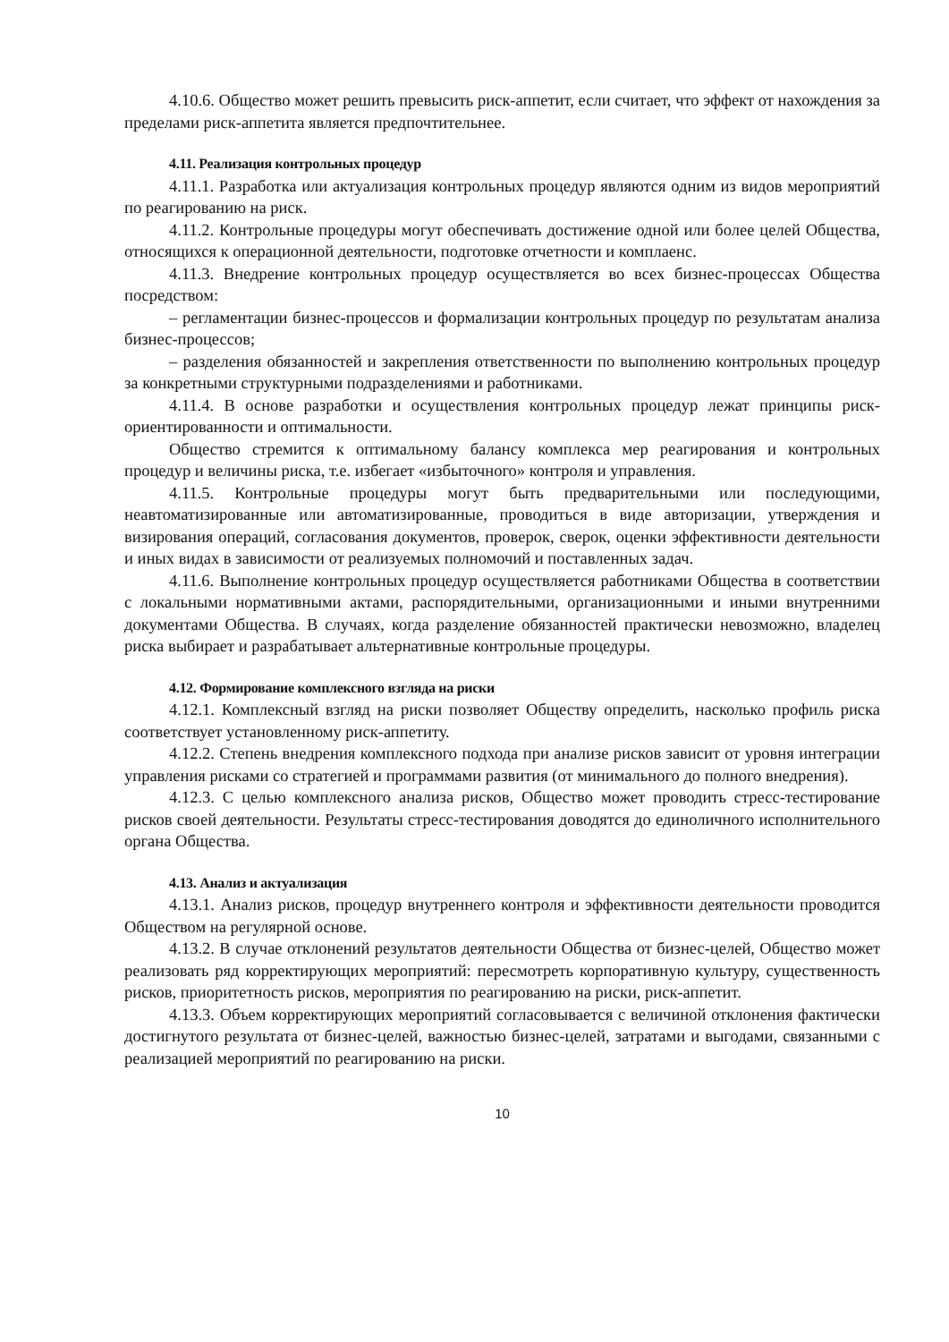4.10.6. Общество может решить превысить риск-аппетит, если считает, что эффект от нахождения за пределами риск-аппетита является предпочтительнее.
4.11. Реализация контрольных процедур
4.11.1. Разработка или актуализация контрольных процедур являются одним из видов мероприятий по реагированию на риск.
4.11.2. Контрольные процедуры могут обеспечивать достижение одной или более целей Общества, относящихся к операционной деятельности, подготовке отчетности и комплаенс.
4.11.3. Внедрение контрольных процедур осуществляется во всех бизнес-процессах Общества посредством:
– регламентации бизнес-процессов и формализации контрольных процедур по результатам анализа бизнес-процессов;
– разделения обязанностей и закрепления ответственности по выполнению контрольных процедур за конкретными структурными подразделениями и работниками.
4.11.4. В основе разработки и осуществления контрольных процедур лежат принципы риск-ориентированности и оптимальности.
Общество стремится к оптимальному балансу комплекса мер реагирования и контрольных процедур и величины риска, т.е. избегает «избыточного» контроля и управления.
4.11.5. Контрольные процедуры могут быть предварительными или последующими, неавтоматизированные или автоматизированные, проводиться в виде авторизации, утверждения и визирования операций, согласования документов, проверок, сверок, оценки эффективности деятельности и иных видах в зависимости от реализуемых полномочий и поставленных задач.
4.11.6. Выполнение контрольных процедур осуществляется работниками Общества в соответствии с локальными нормативными актами, распорядительными, организационными и иными внутренними документами Общества. В случаях, когда разделение обязанностей практически невозможно, владелец риска выбирает и разрабатывает альтернативные контрольные процедуры.
4.12. Формирование комплексного взгляда на риски
4.12.1. Комплексный взгляд на риски позволяет Обществу определить, насколько профиль риска соответствует установленному риск-аппетиту.
4.12.2. Степень внедрения комплексного подхода при анализе рисков зависит от уровня интеграции управления рисками со стратегией и программами развития (от минимального до полного внедрения).
4.12.3. С целью комплексного анализа рисков, Общество может проводить стресс-тестирование рисков своей деятельности. Результаты стресс-тестирования доводятся до единоличного исполнительного органа Общества.
4.13. Анализ и актуализация
4.13.1. Анализ рисков, процедур внутреннего контроля и эффективности деятельности проводится Обществом на регулярной основе.
4.13.2. В случае отклонений результатов деятельности Общества от бизнес-целей, Общество может реализовать ряд корректирующих мероприятий: пересмотреть корпоративную культуру, существенность рисков, приоритетность рисков, мероприятия по реагированию на риски, риск-аппетит.
4.13.3. Объем корректирующих мероприятий согласовывается с величиной отклонения фактически достигнутого результата от бизнес-целей, важностью бизнес-целей, затратами и выгодами, связанными с реализацией мероприятий по реагированию на риски.
10